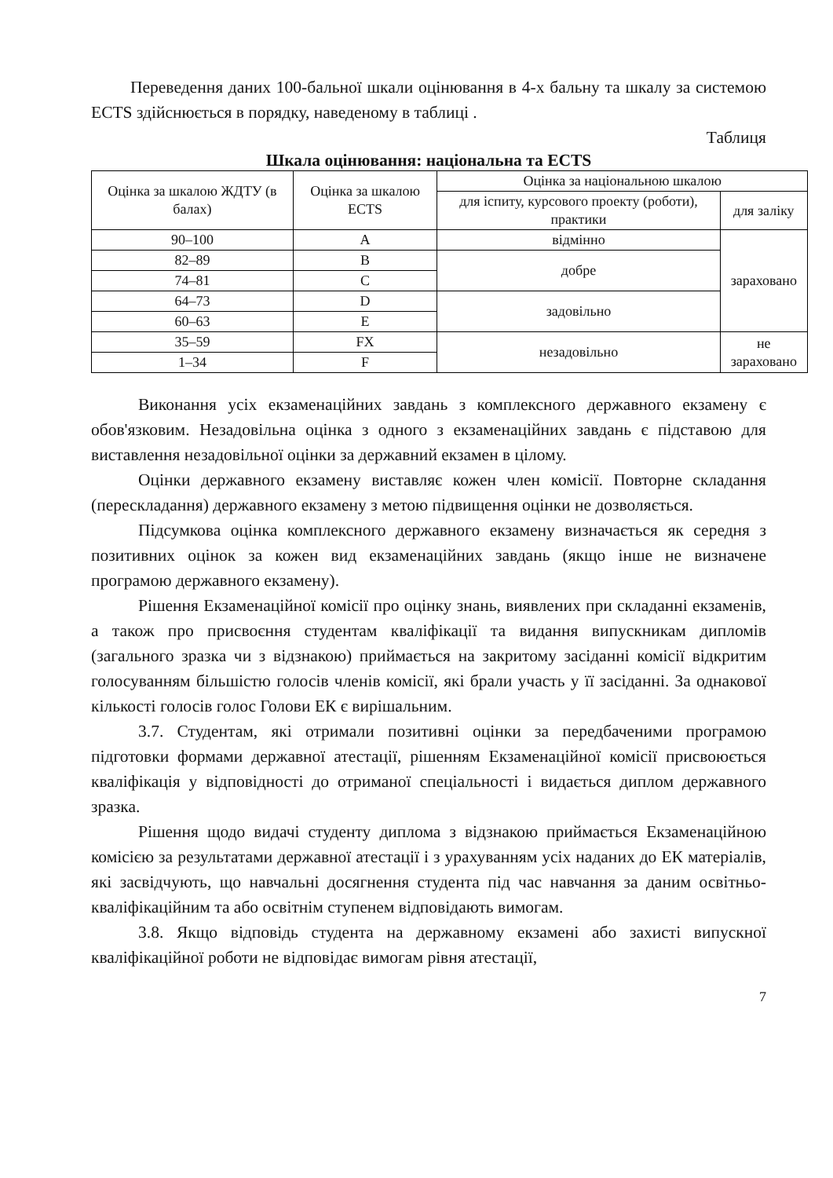Переведення даних 100-бальної шкали оцінювання в 4-х бальну та шкалу за системою ECTS здійснюється в порядку, наведеному в таблиці .
Таблиця
Шкала оцінювання: національна та ECTS
| Оцінка за шкалою ЖДТУ (в балах) | Оцінка за шкалою ECTS | Оцінка за національною шкалою | |
| | | для іспиту, курсового проекту (роботи), практики | для заліку |
| 90–100 | A | відмінно | зараховано |
| 82–89 | B | добре | |
| 74–81 | C | | |
| 64–73 | D | задовільно | |
| 60–63 | E | | |
| 35–59 | FX | незадовільно | не зараховано |
| 1–34 | F | | |
Виконання усіх екзаменаційних завдань з комплексного державного екзамену є обов'язковим. Незадовільна оцінка з одного з екзаменаційних завдань є підставою для виставлення незадовільної оцінки за державний екзамен в цілому.
Оцінки державного екзамену виставляє кожен член комісії. Повторне складання (перескладання) державного екзамену з метою підвищення оцінки не дозволяється.
Підсумкова оцінка комплексного державного екзамену визначається як середня з позитивних оцінок за кожен вид екзаменаційних завдань (якщо інше не визначене програмою державного екзамену).
Рішення Екзаменаційної комісії про оцінку знань, виявлених при складанні екзаменів, а також про присвоєння студентам кваліфікації та видання випускникам дипломів (загального зразка чи з відзнакою) приймається на закритому засіданні комісії відкритим голосуванням більшістю голосів членів комісії, які брали участь у її засіданні. За однакової кількості голосів голос Голови ЕК є вирішальним.
3.7. Студентам, які отримали позитивні оцінки за передбаченими програмою підготовки формами державної атестації, рішенням Екзаменаційної комісії присвоюється кваліфікація у відповідності до отриманої спеціальності і видається диплом державного зразка.
Рішення щодо видачі студенту диплома з відзнакою приймається Екзаменаційною комісією за результатами державної атестації і з урахуванням усіх наданих до ЕК матеріалів, які засвідчують, що навчальні досягнення студента під час навчання за даним освітньо-кваліфікаційним та або освітнім ступенем відповідають вимогам.
3.8. Якщо відповідь студента на державному екзамені або захисті випускної кваліфікаційної роботи не відповідає вимогам рівня атестації,
7